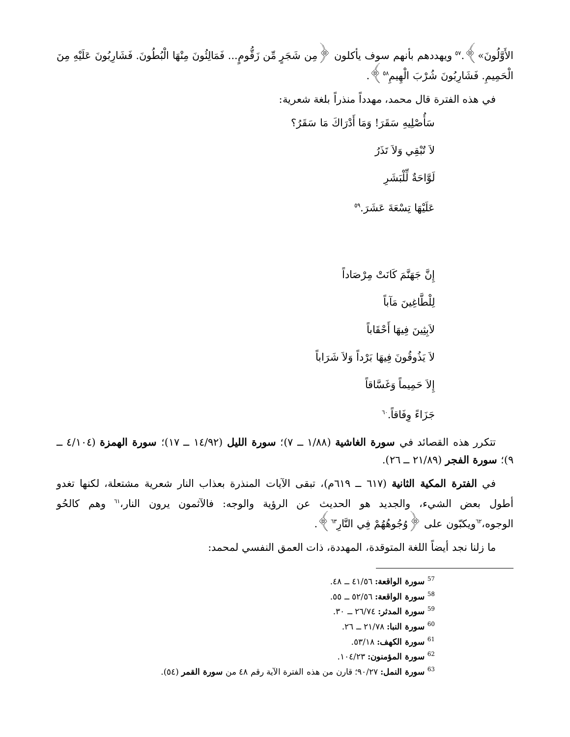الأَوَّلُونَ»﴾.<sup>٥٧</sup> ويهددهم بأنهم سوف يأكلون ﴿مِن شَجَرٍ مِّن زَقُّومٍ... فَمَالِئُونَ مِنْهَا الْبُطُونَ. فَشَارِبُونَ عَلَيْهِ مِنَ الْحَمِيمِ. فَشَارِبُونَ شُرْبَ الْهِيمِ<sup>٥٨</sup>﴾.
في هذه الفترة قال محمد، مهدداً منذراً بلغة شعرية:
سَأُصْلِيهِ سَقَرَ! وَمَا أَدْرَاكَ مَا سَقَرُ؟
لاَ تُبْقِي وَلاَ تَذَرُ
لَوَّاحَةٌ لِّلْبَشَرِ
عَلَيْهَا تِسْعَةَ عَشَرَ.<sup>٥٩</sup>
إِنَّ جَهَنَّمَ كَانَتْ مِرْصَاداً
لِلْطَّاغِينَ مَآباً
لاَبِثِينَ فِيهَا أَحْقَاباً
لاَ يَذُوقُونَ فِيهَا بَرْداً وَلاَ شَرَاباً
إِلاَ حَمِيماً وَغَسَّاقاً
جَزَاءً وِفَاقاً.<sup>٦٠</sup>
تتكرر هذه القصائد في سورة الغاشية (١/٨٨ ــ ٧)؛ سورة الليل (١٤/٩٢ ــ ١٧)؛ سورة الهمزة (٤/١٠٤ ــ ٩)؛ سورة الفجر (٢١/٨٩ ــ ٢٦).
في الفترة المكية الثانية (٦١٧ ــ ٦١٩م)، تبقى الآيات المنذرة بعذاب النار شعرية مشتعلة، لكنها تغدو أطول بعض الشيء، والجديد هو الحديث عن الرؤية والوجه: فالآثمون يرون النار،<sup>٦١</sup> وهم كالحُو الوجوه،<sup>٦٢</sup>ويكبّون على ﴿وُجُوهُهُمْ فِي النَّارِ<sup>٦٣</sup>﴾.
ما زلنا نجد أيضاً اللغة المتوقدة، المهددة، ذات العمق النفسي لمحمد:
<sup>57</sup> سورة الواقعة: ٤١/٥٦ ــ ٤٨.
<sup>58</sup> سورة الواقعة: ٥٢/٥٦ ــ ٥٥.
<sup>59</sup> سورة المدثر: ٢٦/٧٤ ــ ٣٠.
<sup>60</sup> سورة النبا: ٢١/٧٨ ــ ٢٦.
<sup>61</sup> سورة الكهف: ٥٣/١٨.
<sup>62</sup> سورة المؤمنون: ١٠٤/٢٣.
<sup>63</sup> سورة النمل: ٩٠/٢٧؛ قارن من هذه الفترة الآية رقم ٤٨ من سورة القمر (٥٤).